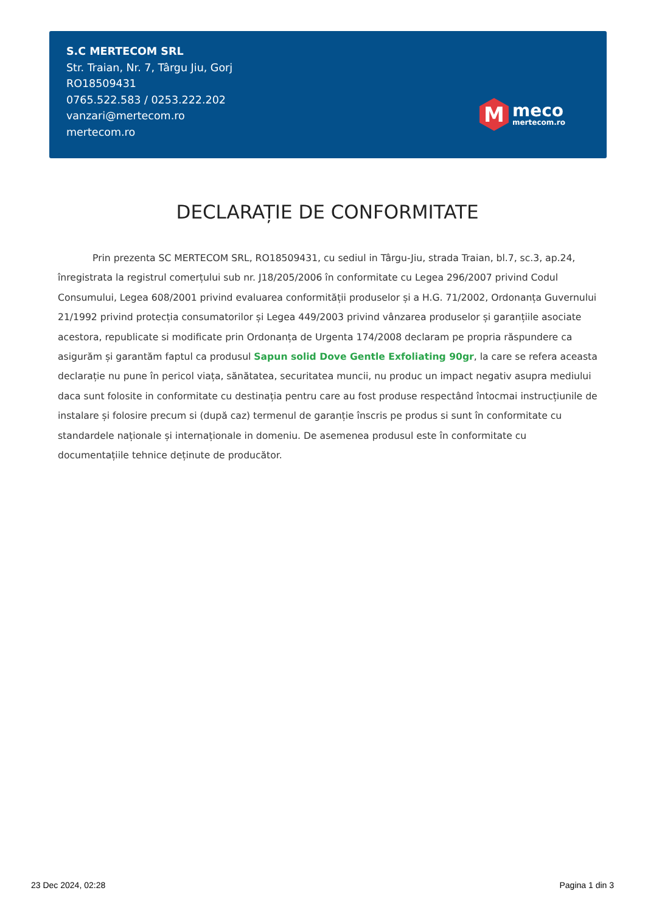S.C MERTECOM SRL
Str. Traian, Nr. 7, Târgu Jiu, Gorj
RO18509431
0765.522.583 / 0253.222.202
vanzari@mertecom.ro
mertecom.ro
M
meco
mertecom.ro
DECLARAȚIE DE CONFORMITATE
Prin prezenta SC MERTECOM SRL, RO18509431, cu sediul in Târgu-Jiu, strada Traian, bl.7, sc.3, ap.24, înregistrata la registrul comerțului sub nr. J18/205/2006 în conformitate cu Legea 296/2007 privind Codul Consumului, Legea 608/2001 privind evaluarea conformității produselor și a H.G. 71/2002, Ordonanța Guvernului 21/1992 privind protecția consumatorilor și Legea 449/2003 privind vânzarea produselor și garanțiile asociate acestora, republicate si modificate prin Ordonanța de Urgenta 174/2008 declaram pe propria răspundere ca asigurăm și garantăm faptul ca produsul Sapun solid Dove Gentle Exfoliating 90gr, la care se refera aceasta declarație nu pune în pericol viața, sănătatea, securitatea muncii, nu produc un impact negativ asupra mediului daca sunt folosite in conformitate cu destinația pentru care au fost produse respectând întocmai instrucțiunile de instalare și folosire precum si (după caz) termenul de garanție înscris pe produs si sunt în conformitate cu standardele naționale și internaționale in domeniu. De asemenea produsul este în conformitate cu documentațiile tehnice deținute de producător.
23 Dec 2024, 02:28 Pagina 1 din 3